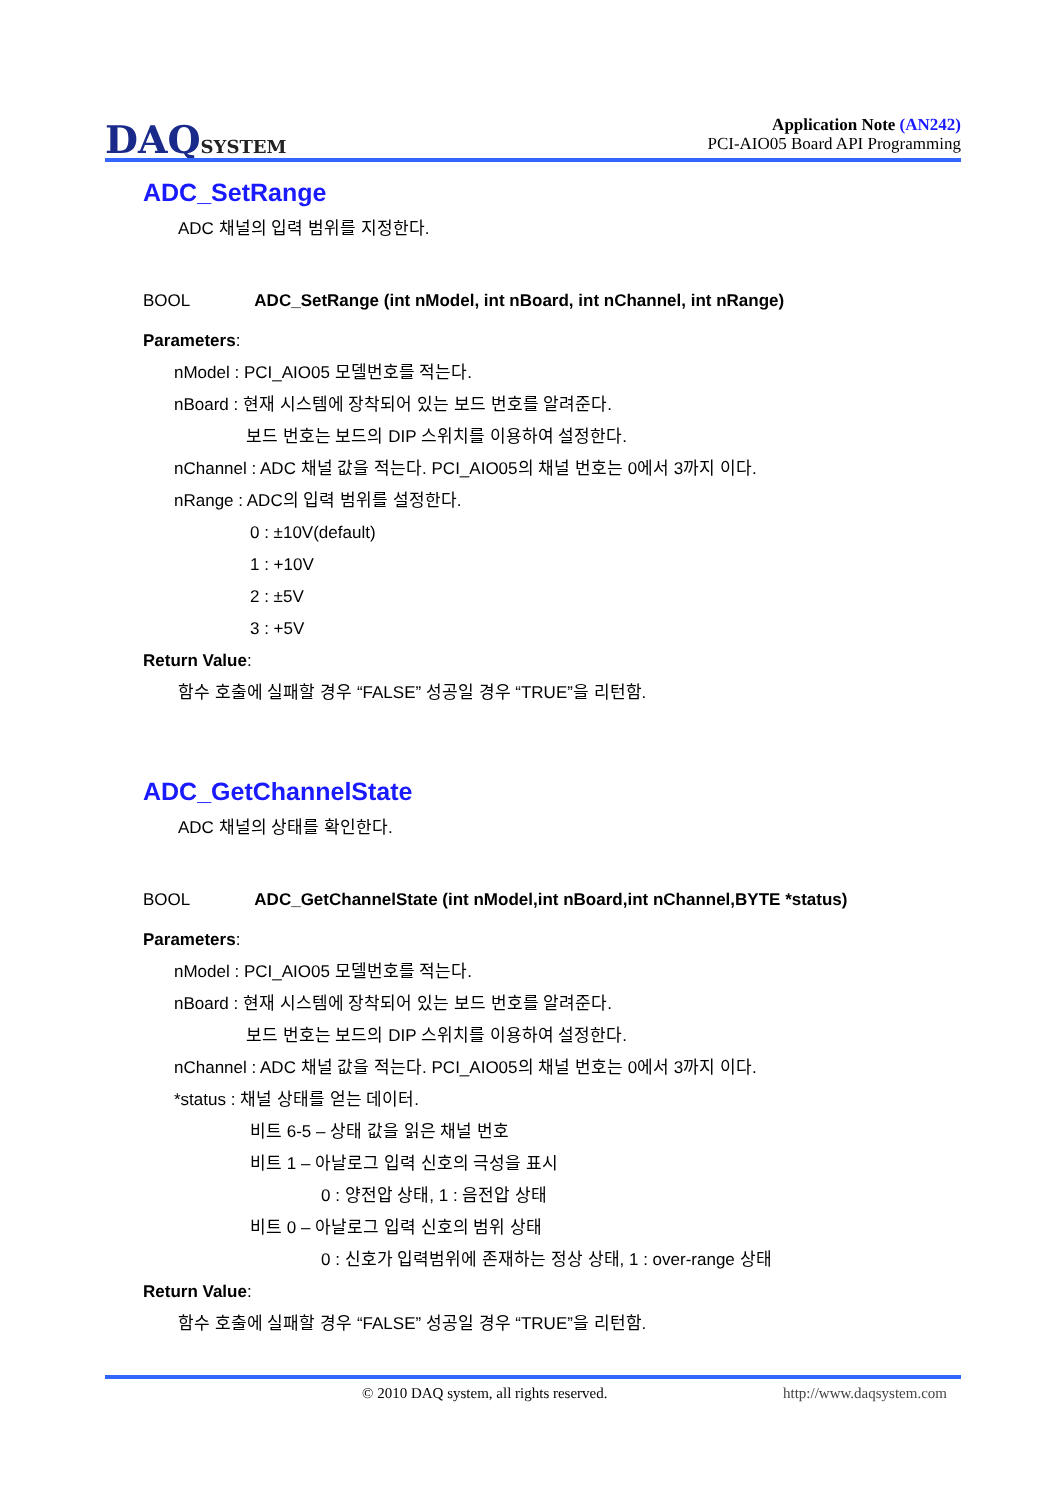DAQSYSTEM
Application Note (AN242)
PCI-AIO05 Board API Programming
ADC_SetRange
ADC 채널의 입력 범위를 지정한다.
BOOL ADC_SetRange (int nModel, int nBoard, int nChannel, int nRange)
Parameters:
nModel : PCI_AIO05 모델번호를 적는다.
nBoard : 현재 시스템에 장착되어 있는 보드 번호를 알려준다.
보드 번호는 보드의 DIP 스위치를 이용하여 설정한다.
nChannel : ADC 채널 값을 적는다. PCI_AIO05의 채널 번호는 0에서 3까지 이다.
nRange : ADC의 입력 범위를 설정한다.
0 : ±10V(default)
1 : +10V
2 : ±5V
3 : +5V
Return Value:
함수 호출에 실패할 경우 “FALSE” 성공일 경우 “TRUE”을 리턴함.
ADC_GetChannelState
ADC 채널의 상태를 확인한다.
BOOL ADC_GetChannelState (int nModel,int nBoard,int nChannel,BYTE *status)
Parameters:
nModel : PCI_AIO05 모델번호를 적는다.
nBoard : 현재 시스템에 장착되어 있는 보드 번호를 알려준다.
보드 번호는 보드의 DIP 스위치를 이용하여 설정한다.
nChannel : ADC 채널 값을 적는다. PCI_AIO05의 채널 번호는 0에서 3까지 이다.
*status : 채널 상태를 얻는 데이터.
비트 6-5 – 상태 값을 읽은 채널 번호
비트 1 – 아날로그 입력 신호의 극성을 표시
0 : 양전압 상태, 1 : 음전압 상태
비트 0 – 아날로그 입력 신호의 범위 상태
0 : 신호가 입력범위에 존재하는 정상 상태, 1 : over-range 상태
Return Value:
함수 호출에 실패할 경우 “FALSE” 성공일 경우 “TRUE”을 리턴함.
© 2010 DAQ system, all rights reserved. http://www.daqsystem.com